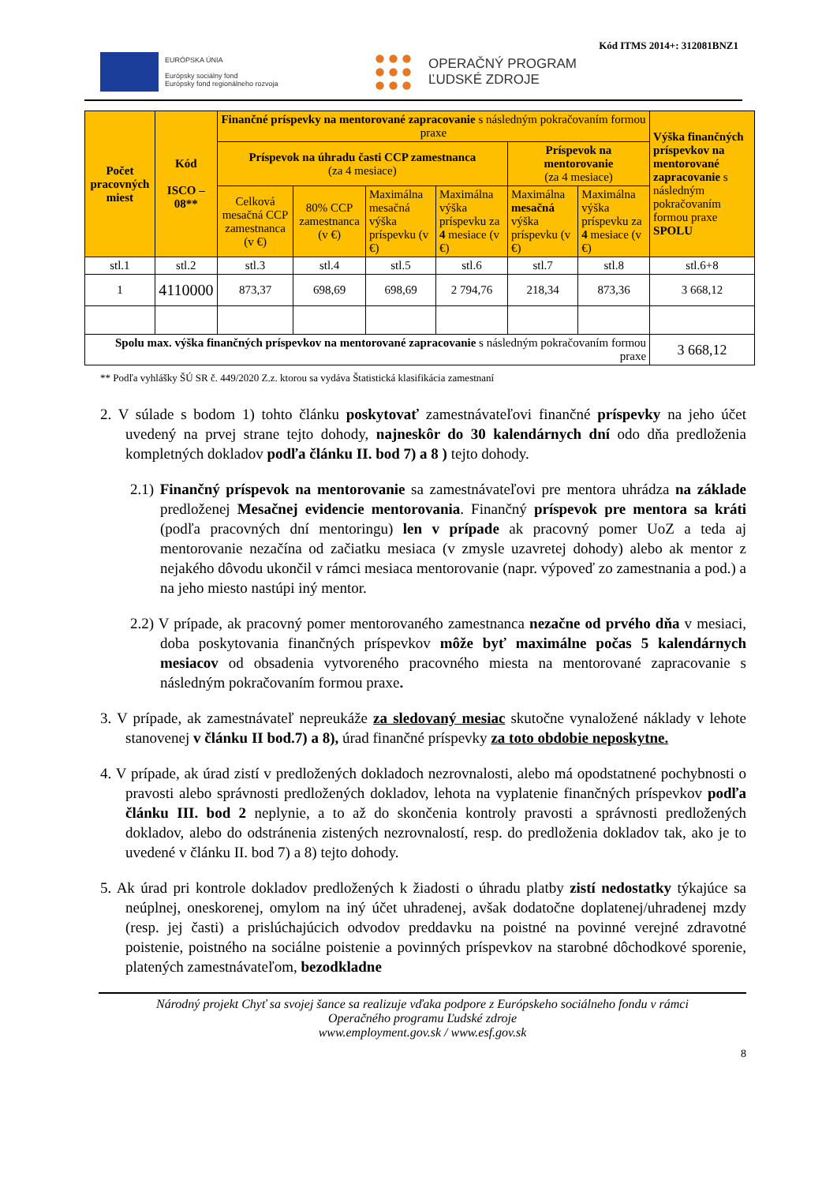Kód ITMS 2014+: 312081BNZ1
EURÓPSKA ÚNIA
Európsky sociálny fond
Európsky fond regionálneho rozvoja
OPERAČNÝ PROGRAM
ĽUDSKÉ ZDROJE
| Počet pracovných miest | Kód ISCO – 08** | Finančné príspevky na mentorované zapracovanie s následným pokračovaním formou praxe | | | | | | Výška finančných príspevkov na mentorované zapracovanie s následným pokračovaním formou praxe SPOLU |
| | | Príspevok na úhradu časti CCP zamestnanca (za 4 mesiace) | | | | Príspevok na mentorovanie (za 4 mesiace) | | |
| | | Celková mesačná CCP zamestnanca (v €) | 80% CCP zamestnanca (v €) | Maximálna mesačná výška príspevku (v €) | Maximálna výška príspevku za 4 mesiace (v €) | Maximálna mesačná výška príspevku (v €) | Maximálna výška príspevku za 4 mesiace (v €) | |
| stl.1 | stl.2 | stl.3 | stl.4 | stl.5 | stl.6 | stl.7 | stl.8 | stl.6+8 |
| 1 | 4110000 | 873,37 | 698,69 | 698,69 | 2 794,76 | 218,34 | 873,36 | 3 668,12 |
| Spolu max. výška finančných príspevkov na mentorované zapracovanie s následným pokračovaním formou praxe | | | | | | | | 3 668,12 |
** Podľa vyhlášky ŠÚ SR č. 449/2020 Z.z. ktorou sa vydáva Štatistická klasifikácia zamestnaní
2. V súlade s bodom 1) tohto článku poskytovať zamestnávateľovi finančné príspevky na jeho účet uvedený na prvej strane tejto dohody, najneskôr do 30 kalendárnych dní odo dňa predloženia kompletných dokladov podľa článku II. bod 7) a 8 ) tejto dohody.
2.1) Finančný príspevok na mentorovanie sa zamestnávateľovi pre mentora uhrádza na základe predloženej Mesačnej evidencie mentorovania. Finančný príspevok pre mentora sa kráti (podľa pracovných dní mentoringu) len v prípade ak pracovný pomer UoZ a teda aj mentorovanie nezačína od začiatku mesiaca (v zmysle uzavretej dohody) alebo ak mentor z nejakého dôvodu ukončil v rámci mesiaca mentorovanie (napr. výpoveď zo zamestnania a pod.) a na jeho miesto nastúpi iný mentor.
2.2) V prípade, ak pracovný pomer mentorovaného zamestnanca nezačne od prvého dňa v mesiaci, doba poskytovania finančných príspevkov môže byť maximálne počas 5 kalendárnych mesiacov od obsadenia vytvoreného pracovného miesta na mentorované zapracovanie s následným pokračovaním formou praxe.
3. V prípade, ak zamestnávateľ nepreukáže za sledovaný mesiac skutočne vynaložené náklady v lehote stanovenej v článku II bod.7) a 8), úrad finančné príspevky za toto obdobie neposkytne.
4. V prípade, ak úrad zistí v predložených dokladoch nezrovnalosti, alebo má opodstatnené pochybnosti o pravosti alebo správnosti predložených dokladov, lehota na vyplatenie finančných príspevkov podľa článku III. bod 2 neplynie, a to až do skončenia kontroly pravosti a správnosti predložených dokladov, alebo do odstránenia zistených nezrovnalostí, resp. do predloženia dokladov tak, ako je to uvedené v článku II. bod 7) a 8) tejto dohody.
5. Ak úrad pri kontrole dokladov predložených k žiadosti o úhradu platby zistí nedostatky týkajúce sa neúplnej, oneskorenej, omylom na iný účet uhradenej, avšak dodatočne doplatenej/uhradenej mzdy (resp. jej časti) a prislúchajúcich odvodov preddavku na poistné na povinné verejné zdravotné poistenie, poistného na sociálne poistenie a povinných príspevkov na starobné dôchodkové sporenie, platených zamestnávateľom, bezodkladne
Národný projekt Chyť sa svojej šance sa realizuje vďaka podpore z Európskeho sociálneho fondu v rámci
Operačného programu Ľudské zdroje
www.employment.gov.sk / www.esf.gov.sk
8